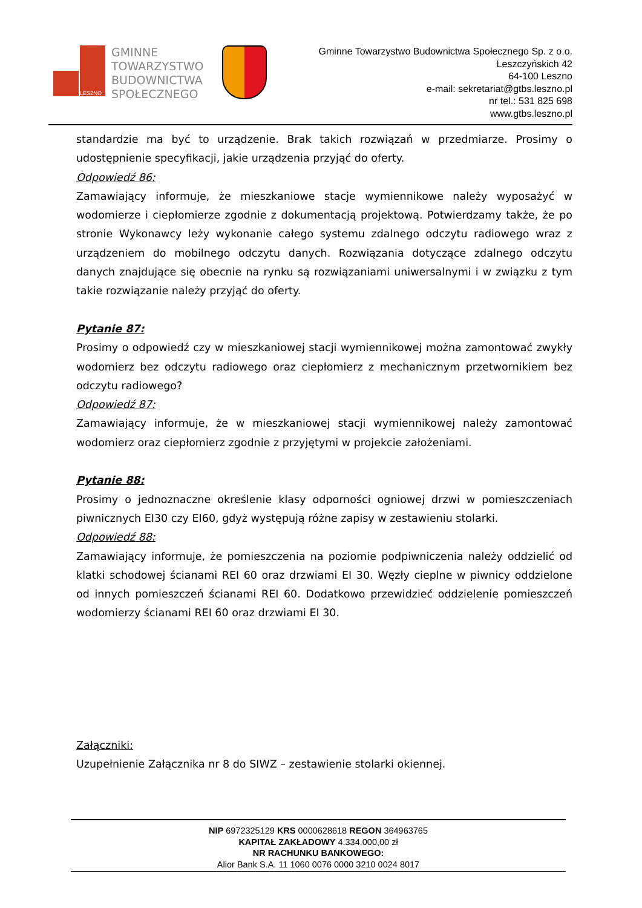LESZNO
GMINNE
TOWARZYSTWO
BUDOWNICTWA
SPOŁECZNEGO
Gminne Towarzystwo Budownictwa Społecznego Sp. z o.o.
Leszczyńskich 42
64-100 Leszno
e-mail: sekretariat@gtbs.leszno.pl
nr tel.: 531 825 698
www.gtbs.leszno.pl
standardzie ma być to urządzenie. Brak takich rozwiązań w przedmiarze. Prosimy o udostępnienie specyfikacji, jakie urządzenia przyjąć do oferty.
Odpowiedź 86:
Zamawiający informuje, że mieszkaniowe stacje wymiennikowe należy wyposażyć w wodomierze i ciepłomierze zgodnie z dokumentacją projektową. Potwierdzamy także, że po stronie Wykonawcy leży wykonanie całego systemu zdalnego odczytu radiowego wraz z urządzeniem do mobilnego odczytu danych. Rozwiązania dotyczące zdalnego odczytu danych znajdujące się obecnie na rynku są rozwiązaniami uniwersalnymi i w związku z tym takie rozwiązanie należy przyjąć do oferty.
Pytanie 87:
Prosimy o odpowiedź czy w mieszkaniowej stacji wymiennikowej można zamontować zwykły wodomierz bez odczytu radiowego oraz ciepłomierz z mechanicznym przetwornikiem bez odczytu radiowego?
Odpowiedź 87:
Zamawiający informuje, że w mieszkaniowej stacji wymiennikowej należy zamontować wodomierz oraz ciepłomierz zgodnie z przyjętymi w projekcie założeniami.
Pytanie 88:
Prosimy o jednoznaczne określenie klasy odporności ogniowej drzwi w pomieszczeniach piwnicznych EI30 czy EI60, gdyż występują różne zapisy w zestawieniu stolarki.
Odpowiedź 88:
Zamawiający informuje, że pomieszczenia na poziomie podpiwniczenia należy oddzielić od klatki schodowej ścianami REI 60 oraz drzwiami EI 30. Węzły cieplne w piwnicy oddzielone od innych pomieszczeń ścianami REI 60. Dodatkowo przewidzieć oddzielenie pomieszczeń wodomierzy ścianami REI 60 oraz drzwiami EI 30.
Załączniki:
Uzupełnienie Załącznika nr 8 do SIWZ – zestawienie stolarki okiennej.
NIP 6972325129 KRS 0000628618 REGON 364963765
KAPITAŁ ZAKŁADOWY 4.334.000,00 zł
NR RACHUNKU BANKOWEGO:
Alior Bank S.A. 11 1060 0076 0000 3210 0024 8017